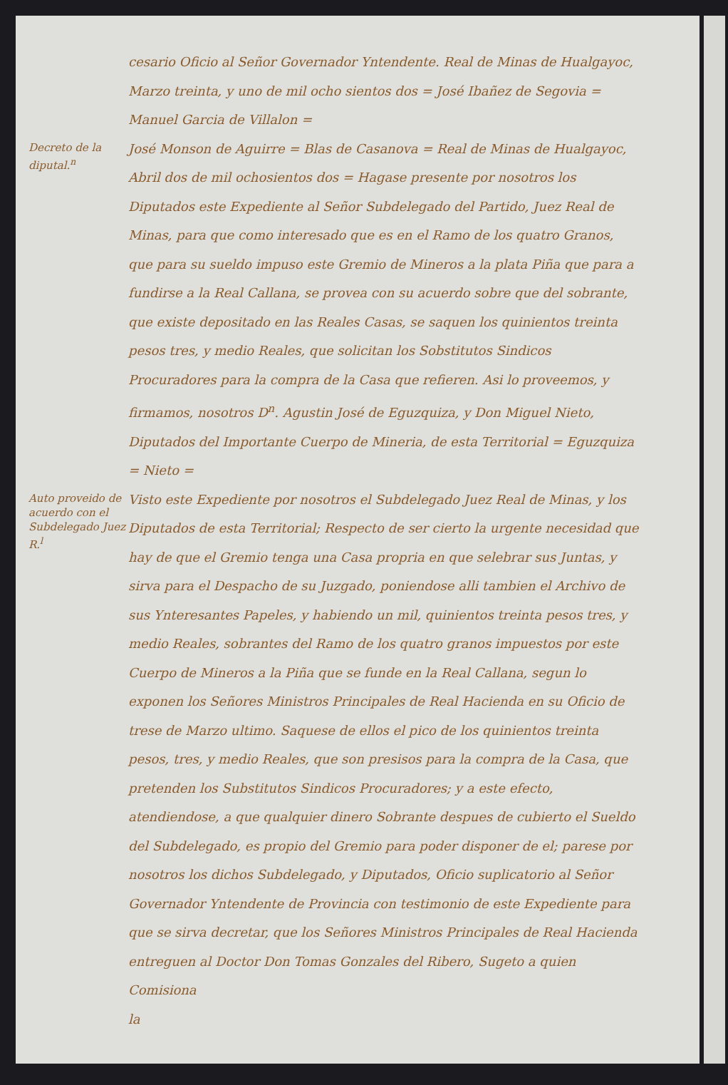cesario Oficio al Señor Governador Yntendente. Real de Minas de Hualgayoc, Marzo treinta, y uno de mil ocho sientos dos = José Ibañez de Segovia = Manuel Garcia de Villalon =
Decreto de la diputal.<sup>n</sup>
José Monson de Aguirre = Blas de Casanova = Real de Minas de Hualgayoc, Abril dos de mil ochosientos dos = Hagase presente por nosotros los Diputados este Expediente al Señor Subdelegado del Partido, Juez Real de Minas, para que como interesado que es en el Ramo de los quatro Granos, que para su sueldo impuso este Gremio de Mineros a la plata Piña que para a fundirse a la Real Callana, se provea con su acuerdo sobre que del sobrante, que existe depositado en las Reales Casas, se saquen los quinientos treinta pesos tres, y medio Reales, que solicitan los Sobstitutos Sindicos Procuradores para la compra de la Casa que refieren. Asi lo proveemos, y firmamos, nosotros D<sup>n</sup>. Agustin José de Eguzquiza, y Don Miguel Nieto, Diputados del Importante Cuerpo de Mineria, de esta Territorial = Eguzquiza = Nieto =
Auto proveido de acuerdo con el Subdelegado Juez R.<sup>l</sup>
Visto este Expediente por nosotros el Subdelegado Juez Real de Minas, y los Diputados de esta Territorial; Respecto de ser cierto la urgente necesidad que hay de que el Gremio tenga una Casa propria en que selebrar sus Juntas, y sirva para el Despacho de su Juzgado, poniendose alli tambien el Archivo de sus Ynteresantes Papeles, y habiendo un mil, quinientos treinta pesos tres, y medio Reales, sobrantes del Ramo de los quatro granos impuestos por este Cuerpo de Mineros a la Piña que se funde en la Real Callana, segun lo exponen los Señores Ministros Principales de Real Hacienda en su Oficio de trese de Marzo ultimo. Saquese de ellos el pico de los quinientos treinta pesos, tres, y medio Reales, que son presisos para la compra de la Casa, que pretenden los Substitutos Sindicos Procuradores; y a este efecto, atendiendose, a que qualquier dinero Sobrante despues de cubierto el Sueldo del Subdelegado, es propio del Gremio para poder disponer de el; parese por nosotros los dichos Subdelegado, y Diputados, Oficio suplicatorio al Señor Governador Yntendente de Provincia con testimonio de este Expediente para que se sirva decretar, que los Señores Ministros Principales de Real Hacienda entreguen al Doctor Don Tomas Gonzales del Ribero, Sugeto a quien Comisiona
la